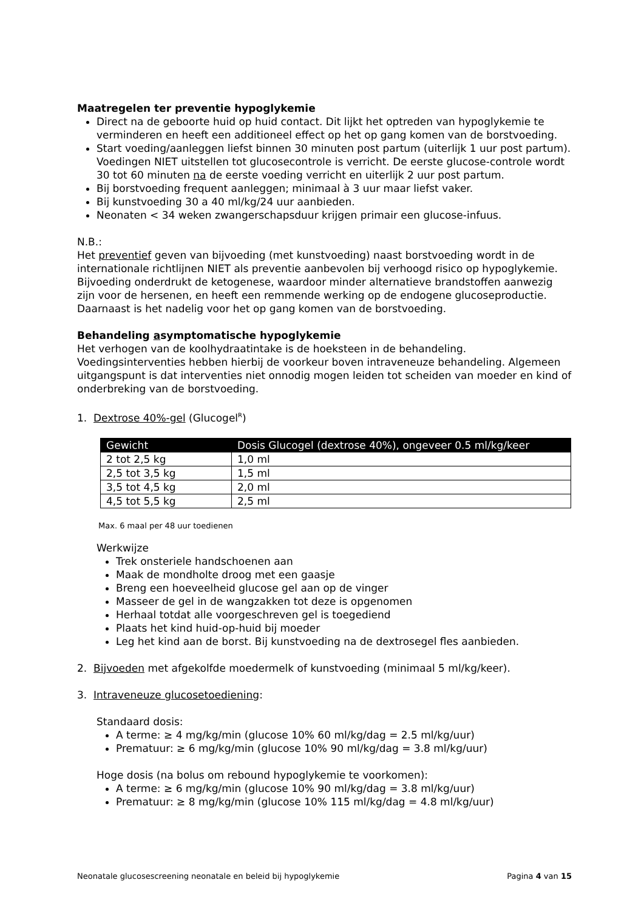Maatregelen ter preventie hypoglykemie
Direct na de geboorte huid op huid contact. Dit lijkt het optreden van hypoglykemie te verminderen en heeft een additioneel effect op het op gang komen van de borstvoeding.
Start voeding/aanleggen liefst binnen 30 minuten post partum (uiterlijk 1 uur post partum). Voedingen NIET uitstellen tot glucosecontrole is verricht. De eerste glucose-controle wordt 30 tot 60 minuten na de eerste voeding verricht en uiterlijk 2 uur post partum.
Bij borstvoeding frequent aanleggen; minimaal à 3 uur maar liefst vaker.
Bij kunstvoeding 30 a 40 ml/kg/24 uur aanbieden.
Neonaten < 34 weken zwangerschapsduur krijgen primair een glucose-infuus.
N.B.:
Het preventief geven van bijvoeding (met kunstvoeding) naast borstvoeding wordt in de internationale richtlijnen NIET als preventie aanbevolen bij verhoogd risico op hypoglykemie. Bijvoeding onderdrukt de ketogenese, waardoor minder alternatieve brandstoffen aanwezig zijn voor de hersenen, en heeft een remmende werking op de endogene glucoseproductie. Daarnaast is het nadelig voor het op gang komen van de borstvoeding.
Behandeling asymptomatische hypoglykemie
Het verhogen van de koolhydraatintake is de hoeksteen in de behandeling. Voedingsinterventies hebben hierbij de voorkeur boven intraveneuze behandeling. Algemeen uitgangspunt is dat interventies niet onnodig mogen leiden tot scheiden van moeder en kind of onderbreking van de borstvoeding.
1. Dextrose 40%-gel (Glucogel<sup>R</sup>)
| Gewicht | Dosis Glucogel (dextrose 40%), ongeveer 0.5 ml/kg/keer |
| --- | --- |
| 2 tot 2,5 kg | 1,0 ml |
| 2,5 tot 3,5 kg | 1,5 ml |
| 3,5 tot 4,5 kg | 2,0 ml |
| 4,5 tot 5,5 kg | 2,5 ml |
Max. 6 maal per 48 uur toedienen
Werkwijze
Trek onsteriele handschoenen aan
Maak de mondholte droog met een gaasje
Breng een hoeveelheid glucose gel aan op de vinger
Masseer de gel in de wangzakken tot deze is opgenomen
Herhaal totdat alle voorgeschreven gel is toegediend
Plaats het kind huid-op-huid bij moeder
Leg het kind aan de borst. Bij kunstvoeding na de dextrosegel fles aanbieden.
2. Bijvoeden met afgekolfde moedermelk of kunstvoeding (minimaal 5 ml/kg/keer).
3. Intraveneuze glucosetoediening:
Standaard dosis:
A terme: ≥ 4 mg/kg/min (glucose 10% 60 ml/kg/dag = 2.5 ml/kg/uur)
Prematuur: ≥ 6 mg/kg/min (glucose 10% 90 ml/kg/dag = 3.8 ml/kg/uur)
Hoge dosis (na bolus om rebound hypoglykemie te voorkomen):
A terme: ≥ 6 mg/kg/min (glucose 10% 90 ml/kg/dag = 3.8 ml/kg/uur)
Prematuur: ≥ 8 mg/kg/min (glucose 10% 115 ml/kg/dag = 4.8 ml/kg/uur)
Neonatale glucosescreening neonatale en beleid bij hypoglykemie Pagina 4 van 15